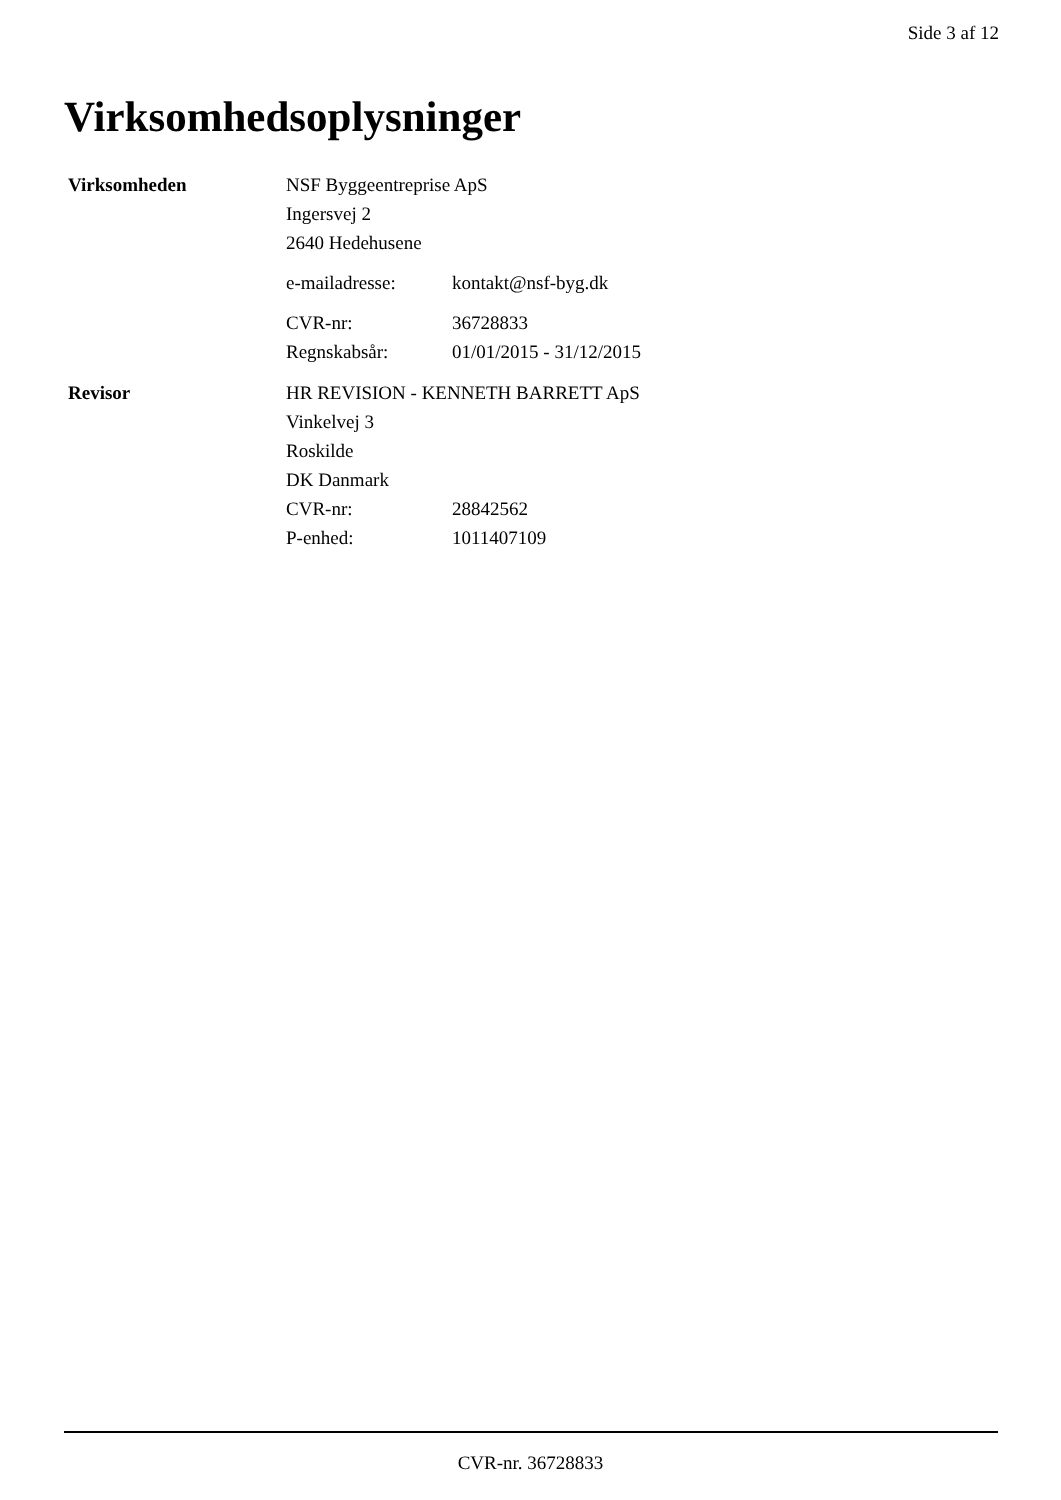Side 3 af 12
Virksomhedsoplysninger
Virksomheden
NSF Byggeentreprise ApS
Ingersvej 2
2640 Hedehusene
e-mailadresse: kontakt@nsf-byg.dk
CVR-nr: 36728833
Regnskabsår: 01/01/2015 - 31/12/2015
Revisor
HR REVISION - KENNETH BARRETT ApS
Vinkelvej 3
Roskilde
DK Danmark
CVR-nr: 28842562
P-enhed: 1011407109
CVR-nr. 36728833